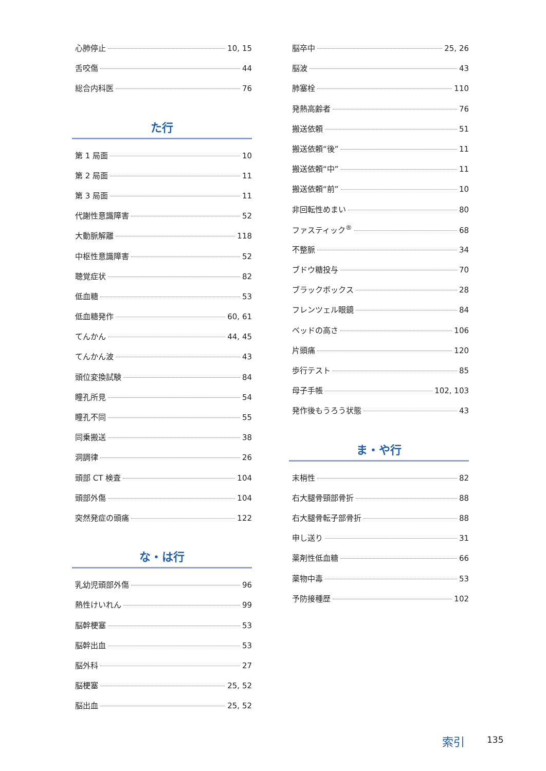心肺停止 10, 15
舌咬傷 44
総合内科医 76
た行
第 1 局面 10
第 2 局面 11
第 3 局面 11
代謝性意識障害 52
大動脈解離 118
中枢性意識障害 52
聴覚症状 82
低血糖 53
低血糖発作 60, 61
てんかん 44, 45
てんかん波 43
頭位変換試験 84
瞳孔所見 54
瞳孔不同 55
同乗搬送 38
洞調律 26
頭部 CT 検査 104
頭部外傷 104
突然発症の頭痛 122
な・は行
乳幼児頭部外傷 96
熱性けいれん 99
脳幹梗塞 53
脳幹出血 53
脳外科 27
脳梗塞 25, 52
脳出血 25, 52
脳卒中 25, 26
脳波 43
肺塞栓 110
発熱高齢者 76
搬送依頼 51
搬送依頼“後” 11
搬送依頼“中” 11
搬送依頼“前” 10
非回転性めまい 80
ファスティック<sup>®</sup> 68
不整脈 34
ブドウ糖投与 70
ブラックボックス 28
フレンツェル眼鏡 84
ベッドの高さ 106
片頭痛 120
歩行テスト 85
母子手帳 102, 103
発作後もうろう状態 43
ま・や行
末梢性 82
右大腿骨頸部骨折 88
右大腿骨転子部骨折 88
申し送り 31
薬剤性低血糖 66
薬物中毒 53
予防接種歴 102
索引 135